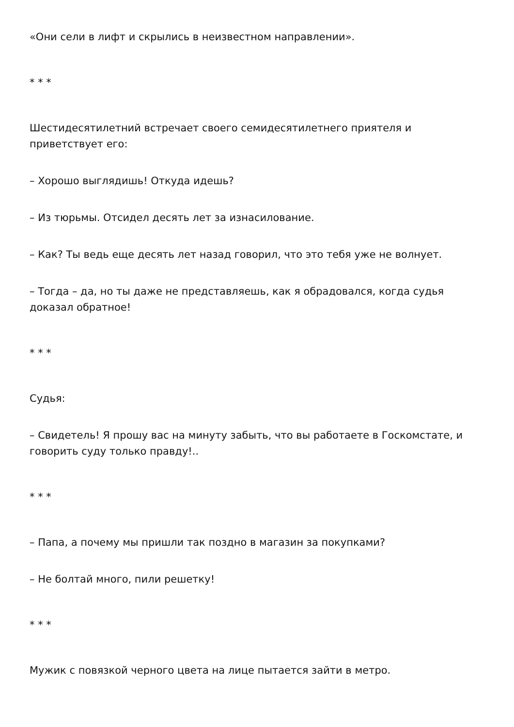«Они сели в лифт и скрылись в неизвестном направлении».
* * *
Шестидесятилетний встречает своего семидесятилетнего приятеля и приветствует его:
– Хорошо выглядишь! Откуда идешь?
– Из тюрьмы. Отсидел десять лет за изнасилование.
– Как? Ты ведь еще десять лет назад говорил, что это тебя уже не волнует.
– Тогда – да, но ты даже не представляешь, как я обрадовался, когда судья доказал обратное!
* * *
Судья:
– Свидетель! Я прошу вас на минуту забыть, что вы работаете в Госкомстате, и говорить суду только правду!..
* * *
– Папа, а почему мы пришли так поздно в магазин за покупками?
– Не болтай много, пили решетку!
* * *
Мужик с повязкой черного цвета на лице пытается зайти в метро.